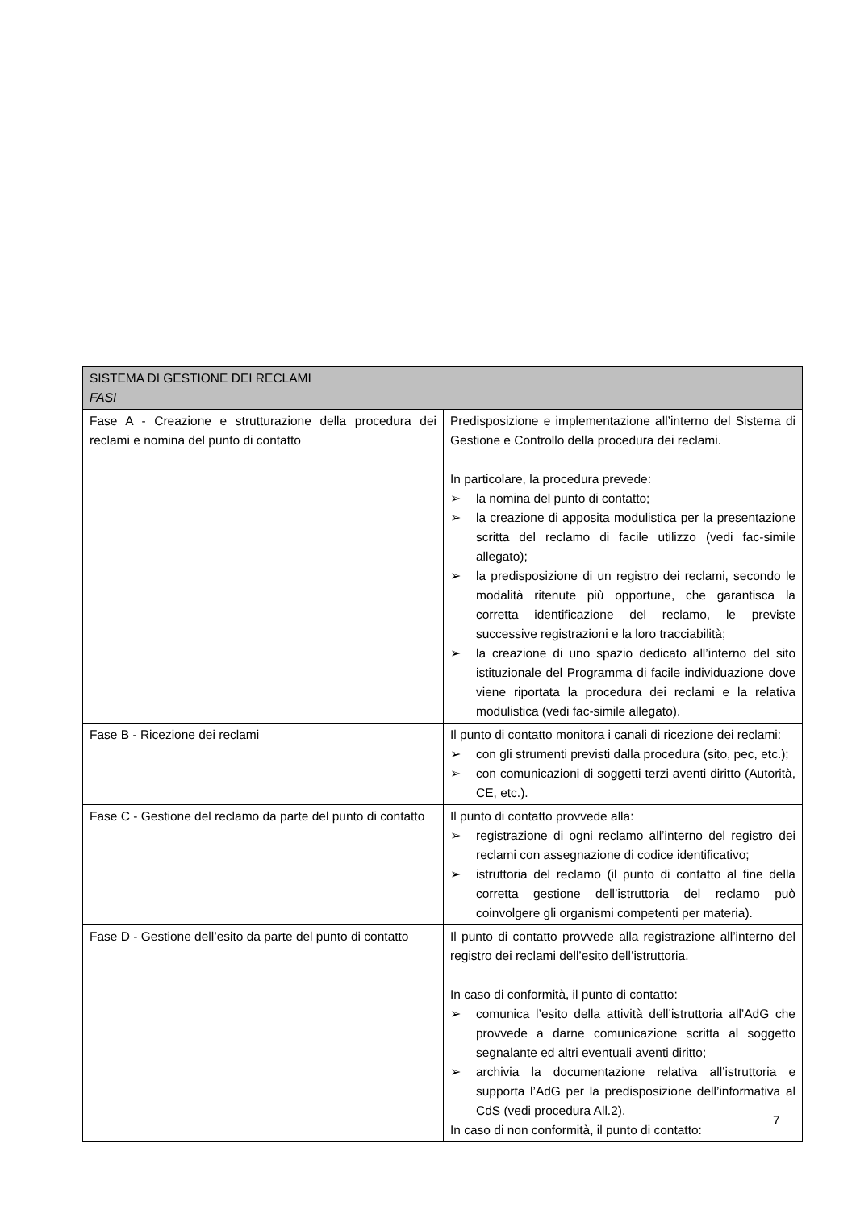| SISTEMA DI GESTIONE DEI RECLAMI FASI | |
| --- | --- |
| Fase A - Creazione e strutturazione della procedura dei reclami e nomina del punto di contatto | Predisposizione e implementazione all’interno del Sistema di Gestione e Controllo della procedura dei reclami. In particolare, la procedura prevede: ➢ la nomina del punto di contatto; ➢ la creazione di apposita modulistica per la presentazione scritta del reclamo di facile utilizzo (vedi fac-simile allegato); ➢ la predisposizione di un registro dei reclami, secondo le modalità ritenute più opportune, che garantisca la corretta identificazione del reclamo, le previste successive registrazioni e la loro tracciabilità; ➢ la creazione di uno spazio dedicato all’interno del sito istituzionale del Programma di facile individuazione dove viene riportata la procedura dei reclami e la relativa modulistica (vedi fac-simile allegato). |
| Fase B - Ricezione dei reclami | Il punto di contatto monitora i canali di ricezione dei reclami: ➢ con gli strumenti previsti dalla procedura (sito, pec, etc.); ➢ con comunicazioni di soggetti terzi aventi diritto (Autorità, CE, etc.). |
| Fase C - Gestione del reclamo da parte del punto di contatto | Il punto di contatto provvede alla: ➢ registrazione di ogni reclamo all’interno del registro dei reclami con assegnazione di codice identificativo; ➢ istruttoria del reclamo (il punto di contatto al fine della corretta gestione dell’istruttoria del reclamo può coinvolgere gli organismi competenti per materia). |
| Fase D - Gestione dell’esito da parte del punto di contatto | Il punto di contatto provvede alla registrazione all’interno del registro dei reclami dell’esito dell’istruttoria. In caso di conformità, il punto di contatto: ➢ comunica l’esito della attività dell’istruttoria all’AdG che provvede a darne comunicazione scritta al soggetto segnalante ed altri eventuali aventi diritto; ➢ archivia la documentazione relativa all’istruttoria e supporta l’AdG per la predisposizione dell’informativa al CdS (vedi procedura All.2). In caso di non conformità, il punto di contatto: |
7